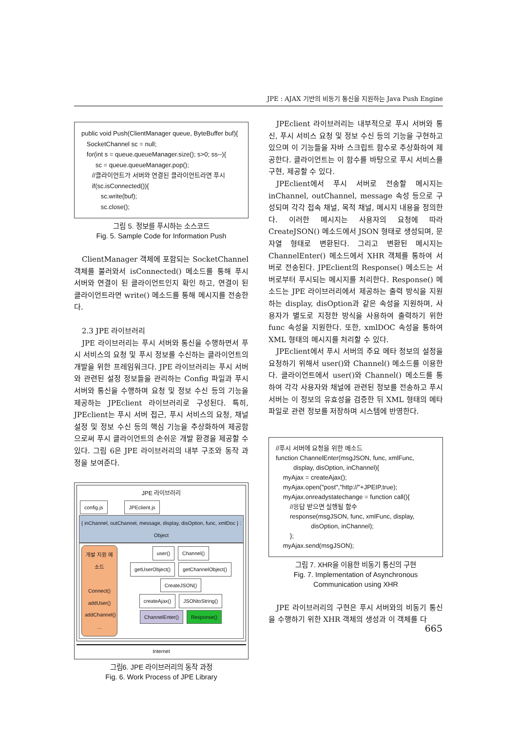JPE : AJAX 기반의 비동기 통신을 지원하는 Java Push Engine
public void Push(ClientManager queue, ByteBuffer buf){
SocketChannel sc = null;
for(int s = queue.queueManager.size(); s>0; ss--){
sc = queue.queueManager.pop();
//클라이언트가 서버와 연결된 클라이언트라면 푸시
if(sc.isConnected()){
sc.write(buf);
sc.close();
그림 5. 정보를 푸시하는 소스코드
Fig. 5. Sample Code for Information Push
ClientManager 객체에 포함되는 SocketChannel 객체를 불러와서 isConnected() 메소드를 통해 푸시 서버와 연결이 된 클라이언트인지 확인 하고, 연결이 된 클라이언트라면 write() 메소드를 통해 메시지를 전송한다.
2.3 JPE 라이브러리
JPE 라이브러리는 푸시 서버와 통신을 수행하면서 푸시 서비스의 요청 및 푸시 정보를 수신하는 클라이언트의 개발을 위한 프레임워크다. JPE 라이브러리는 푸시 서버와 관련된 설정 정보들을 관리하는 Config 파일과 푸시 서버와 통신을 수행하며 요청 및 정보 수신 등의 기능을 제공하는 JPEclient 라이브러리로 구성된다. 특히, JPEclient는 푸시 서버 접근, 푸시 서비스의 요청, 채널 설정 및 정보 수신 등의 핵심 기능을 추상화하여 제공함으로써 푸시 클라이언트의 손쉬운 개발 환경을 제공할 수 있다. 그림 6은 JPE 라이브러리의 내부 구조와 동작 과정을 보여준다.
JPE 라이브러리
config.js JPEclient.js
{ inChannel, outChannel, message, display, disOption, func, xmlDoc } : Object
개발 지원 메소드
Connect()
addUser()
addChannel()
…
user() Channel()
getUserObject() getChannelObject()
CreateJSON()
createAjax() JSONtoString()
ChannelEnter() Response()
Internet
그림6. JPE 라이브러리의 동작 과정
Fig. 6. Work Process of JPE Library
JPEclient 라이브러리는 내부적으로 푸시 서버와 통신, 푸시 서비스 요청 및 정보 수신 등의 기능을 구현하고 있으며 이 기능들을 자바 스크립트 함수로 추상화하여 제공한다. 클라이언트는 이 함수를 바탕으로 푸시 서비스를 구현, 제공할 수 있다.
JPEclient에서 푸시 서버로 전송할 메시지는 inChannel, outChannel, message 속성 등으로 구성되며 각각 접속 채널, 목적 채널, 메시지 내용을 정의한다. 이러한 메시지는 사용자의 요청에 따라 CreateJSON() 메소드에서 JSON 형태로 생성되며, 문자열 형태로 변환된다. 그리고 변환된 메시지는 ChannelEnter() 메소드에서 XHR 객체를 통하여 서버로 전송된다. JPEclient의 Response() 메소드는 서버로부터 푸시되는 메시지를 처리한다. Response() 메소드는 JPE 라이브러리에서 제공하는 출력 방식을 지원하는 display, disOption과 같은 속성을 지원하며, 사용자가 별도로 지정한 방식을 사용하여 출력하기 위한 func 속성을 지원한다. 또한, xmlDOC 속성을 통하여 XML 형태의 메시지를 처리할 수 있다.
JPEclient에서 푸시 서버의 주요 메타 정보의 설정을 요청하기 위해서 user()와 Channel() 메소드를 이용한다. 클라이언트에서 user()와 Channel() 메소드를 통하여 각각 사용자와 채널에 관련된 정보를 전송하고 푸시 서버는 이 정보의 유효성을 검증한 뒤 XML 형태의 메타 파일로 관련 정보를 저장하며 시스템에 반영한다.
//푸시 서버에 요청을 위한 메소드
function ChannelEnter(msgJSON, func, xmlFunc,
display, disOption, inChannel){
myAjax = createAjax();
myAjax.open("post","http://"+JPEIP,true);
myAjax.onreadystatechange = function call(){
//응답 받으면 실행될 함수
response(msgJSON, func, xmlFunc, display,
disOption, inChannel);
};
myAjax.send(msgJSON);
그림 7. XHR을 이용한 비동기 통신의 구현
Fig. 7. Implementation of Asynchronous Communication using XHR
JPE 라이브러리의 구현은 푸시 서버와의 비동기 통신을 수행하기 위한 XHR 객체의 생성과 이 객체를 다
665